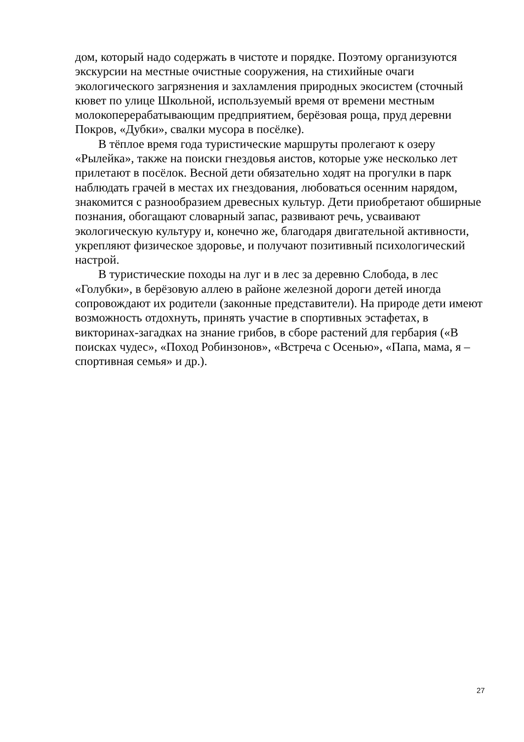дом, который надо содержать в чистоте и порядке. Поэтому организуются экскурсии на местные очистные сооружения, на стихийные очаги экологического загрязнения и захламления природных экосистем (сточный кювет по улице Школьной, используемый время от времени местным молокоперерабатывающим предприятием, берёзовая роща, пруд деревни Покров, «Дубки», свалки мусора в посёлке).
В тёплое время года туристические маршруты пролегают к озеру «Рылейка», также на поиски гнездовья аистов, которые уже несколько лет прилетают в посёлок. Весной дети обязательно ходят на прогулки в парк наблюдать грачей в местах их гнездования, любоваться осенним нарядом, знакомится с разнообразием древесных культур. Дети приобретают обширные познания, обогащают словарный запас, развивают речь, усваивают экологическую культуру и, конечно же, благодаря двигательной активности, укрепляют физическое здоровье, и получают позитивный психологический настрой.
В туристические походы на луг и в лес за деревню Слобода, в лес «Голубки», в берёзовую аллею в районе железной дороги детей иногда сопровождают их родители (законные представители). На природе дети имеют возможность отдохнуть, принять участие в спортивных эстафетах, в викторинах-загадках на знание грибов, в сборе растений для гербария («В поисках чудес», «Поход Робинзонов», «Встреча с Осенью», «Папа, мама, я – спортивная семья» и др.).
27